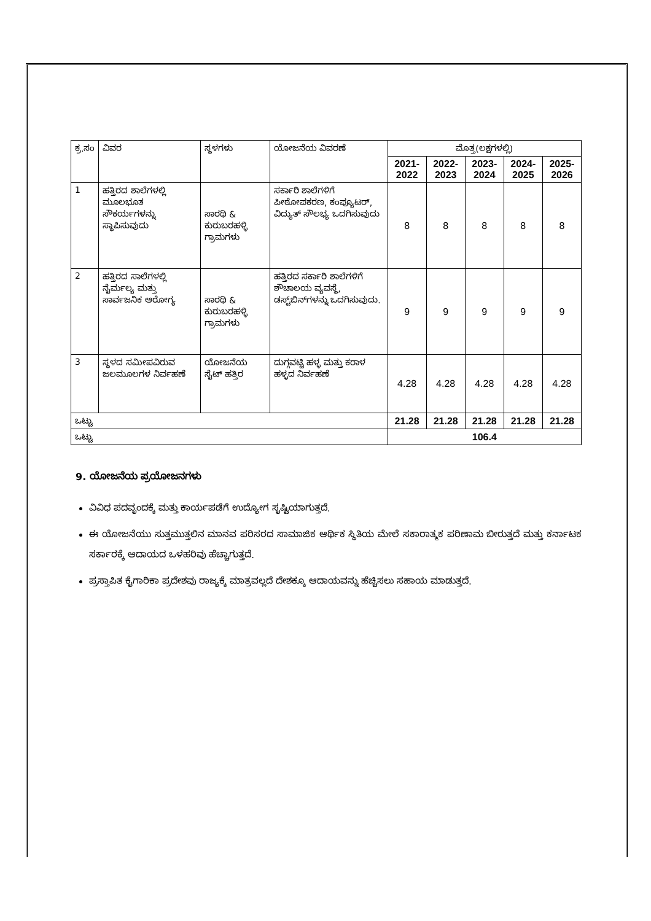| ಕ್ರ.ಸಂ | ವಿವರ | ಸ್ಥಳಗಳು | ಯೋಜನೆಯ ವಿವರಣೆ | ಮೊತ್ತ(ಲಕ್ಷಗಳಲ್ಲಿ) | | | | |
| --- | --- | --- | --- | --- | --- | --- | --- | --- |
| | | | | 2021-2022 | 2022-2023 | 2023-2024 | 2024-2025 | 2025-2026 |
| 1 | ಹತ್ತಿರದ ಶಾಲೆಗಳಲ್ಲಿ ಮೂಲಭೂತ ಸೌಕರ್ಯಗಳನ್ನು ಸ್ಥಾಪಿಸುವುದು | ಸಾರಥಿ & ಕುರುಬರಹಳ್ಳಿ ಗ್ರಾಮಗಳು | ಸರ್ಕಾರಿ ಶಾಲೆಗಳಿಗೆ ಪೀಠೋಪಕರಣ, ಕಂಪ್ಯೂಟರ್, ವಿದ್ಯುತ್ ಸೌಲಭ್ಯ ಒದಗಿಸುವುದು | 8 | 8 | 8 | 8 | 8 |
| 2 | ಹತ್ತಿರದ ಸಾಲೆಗಳಲ್ಲಿ ನೈರ್ಮಲ್ಯ ಮತ್ತು ಸಾರ್ವಜನಿಕ ಆರೋಗ್ಯ | ಸಾರಥಿ & ಕುರುಬರಹಳ್ಳಿ ಗ್ರಾಮಗಳು | ಹತ್ತಿರದ ಸರ್ಕಾರಿ ಶಾಲೆಗಳಿಗೆ ಶೌಚಾಲಯ ವ್ಯವಸ್ಥೆ, ಡಸ್ಟ್‌ಬಿನ್‌ಗಳನ್ನು ಒದಗಿಸುವುದು. | 9 | 9 | 9 | 9 | 9 |
| 3 | ಸ್ಥಳದ ಸಮೀಪವಿರುವ ಜಲಮೂಲಗಳ ನಿರ್ವಹಣೆ | ಯೋಜನೆಯ ಸೈಟ್ ಹತ್ತಿರ | ದುಗ್ಗವಟ್ಟಿ ಹಳ್ಳ ಮತ್ತು ಕರಾಳ ಹಳ್ಳದ ನಿರ್ವಹಣೆ | 4.28 | 4.28 | 4.28 | 4.28 | 4.28 |
| ಒಟ್ಟು | | | | 21.28 | 21.28 | 21.28 | 21.28 | 21.28 |
| ಒಟ್ಟು | | | | 106.4 | | | | |
9. ಯೋಜನೆಯ ಪ್ರಯೋಜನಗಳು
ವಿವಿಧ ಪದವೃಂದಕ್ಕೆ ಮತ್ತು ಕಾರ್ಯಪಡೆಗೆ ಉದ್ಯೋಗ ಸೃಷ್ಟಿಯಾಗುತ್ತದೆ.
ಈ ಯೋಜನೆಯು ಸುತ್ತಮುತ್ತಲಿನ ಮಾನವ ಪರಿಸರದ ಸಾಮಾಜಿಕ ಆರ್ಥಿಕ ಸ್ಥಿತಿಯ ಮೇಲೆ ಸಕಾರಾತ್ಮಕ ಪರಿಣಾಮ ಬೀರುತ್ತದೆ ಮತ್ತು ಕರ್ನಾಟಕ ಸರ್ಕಾರಕ್ಕೆ ಆದಾಯದ ಒಳಹರಿವು ಹೆಚ್ಚಾಗುತ್ತದೆ.
ಪ್ರಸ್ತಾಪಿತ ಕೈಗಾರಿಕಾ ಪ್ರದೇಶವು ರಾಜ್ಯಕ್ಕೆ ಮಾತ್ರವಲ್ಲದೆ ದೇಶಕ್ಕೂ ಆದಾಯವನ್ನು ಹೆಚ್ಚಿಸಲು ಸಹಾಯ ಮಾಡುತ್ತದೆ.